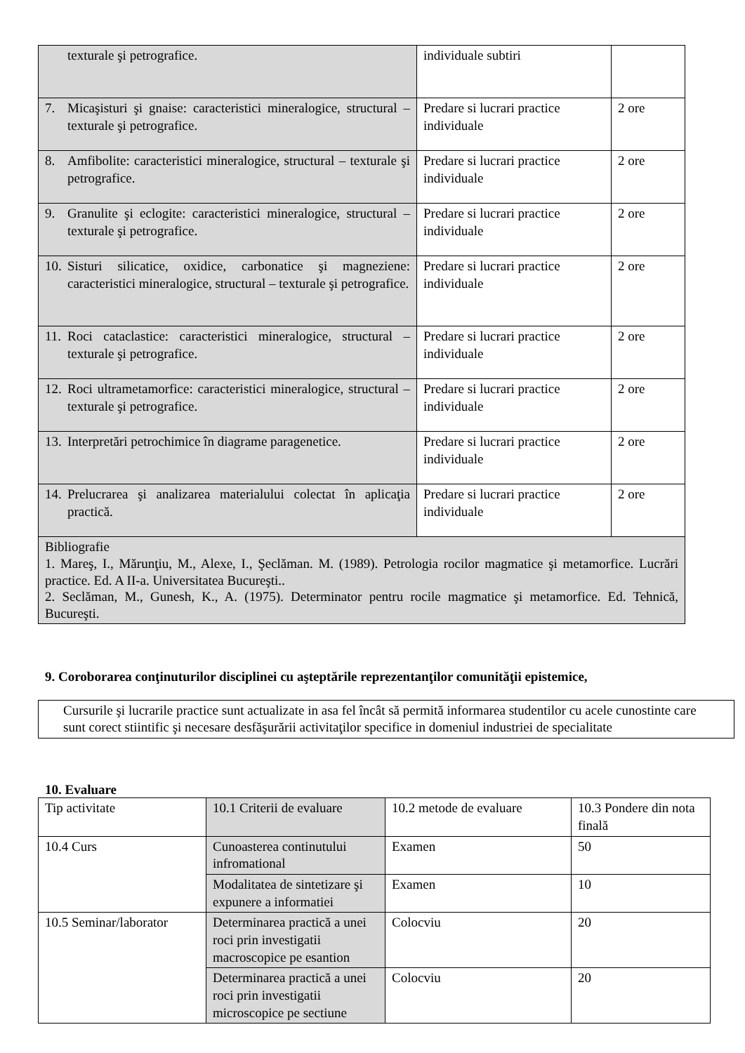| texturale şi petrografice. | individuale subtiri | |
| 7. Micaşisturi şi gnaise: caracteristici mineralogice, structural – texturale şi petrografice. | Predare si lucrari practice individuale | 2 ore |
| 8. Amfibolite: caracteristici mineralogice, structural – texturale şi petrografice. | Predare si lucrari practice individuale | 2 ore |
| 9. Granulite şi eclogite: caracteristici mineralogice, structural – texturale şi petrografice. | Predare si lucrari practice individuale | 2 ore |
| 10. Sisturi silicatice, oxidice, carbonatice şi magneziene: caracteristici mineralogice, structural – texturale şi petrografice. | Predare si lucrari practice individuale | 2 ore |
| 11. Roci cataclastice: caracteristici mineralogice, structural – texturale şi petrografice. | Predare si lucrari practice individuale | 2 ore |
| 12. Roci ultrametamorfice: caracteristici mineralogice, structural – texturale şi petrografice. | Predare si lucrari practice individuale | 2 ore |
| 13. Interpretări petrochimice în diagrame paragenetice. | Predare si lucrari practice individuale | 2 ore |
| 14. Prelucrarea şi analizarea materialului colectat în aplicaţia practică. | Predare si lucrari practice individuale | 2 ore |
| Bibliografie 1. Mareş, I., Mărunţiu, M., Alexe, I., Şeclăman. M. (1989). Petrologia rocilor magmatice şi metamorfice. Lucrări practice. Ed. A II-a. Universitatea Bucureşti.. 2. Seclăman, M., Gunesh, K., A. (1975). Determinator pentru rocile magmatice şi metamorfice. Ed. Tehnică, Bucureşti. | | |
9. Coroborarea conţinuturilor disciplinei cu aşteptările reprezentanţilor comunităţii epistemice,
Cursurile şi lucrarile practice sunt actualizate in asa fel încât să permită informarea studentilor cu acele cunostinte care sunt corect stiintific şi necesare desfăşurării activitaţilor specifice in domeniul industriei de specialitate
10. Evaluare
| Tip activitate | 10.1 Criterii de evaluare | 10.2 metode de evaluare | 10.3 Pondere din nota finală |
| 10.4 Curs | Cunoasterea continutului infromational | Examen | 50 |
| | Modalitatea de sintetizare şi expunere a informatiei | Examen | 10 |
| 10.5 Seminar/laborator | Determinarea practică a unei roci prin investigatii macroscopice pe esantion | Colocviu | 20 |
| | Determinarea practică a unei roci prin investigatii microscopice pe sectiune | Colocviu | 20 |